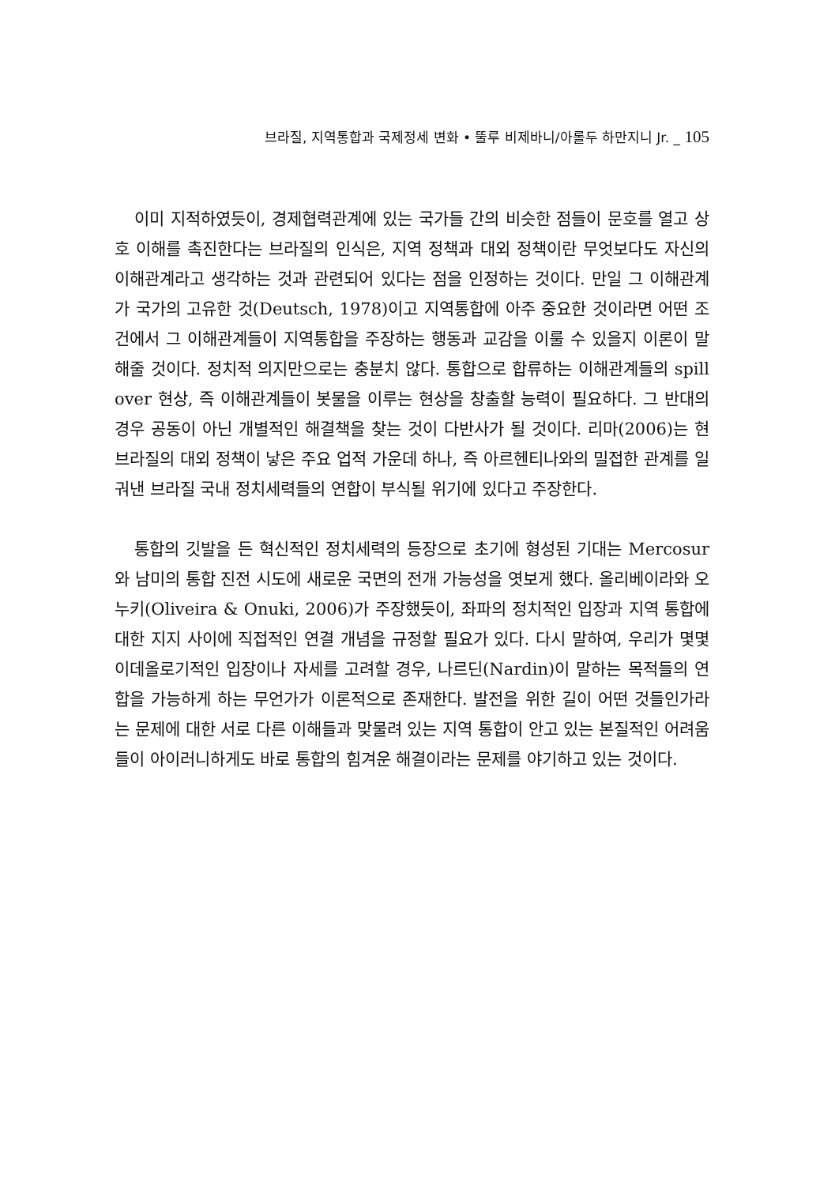브라질, 지역통합과 국제정세 변화 • 뚤루 비제바니/아롤두 하만지니 Jr. _ 105
이미 지적하였듯이, 경제협력관계에 있는 국가들 간의 비슷한 점들이 문호를 열고 상호 이해를 촉진한다는 브라질의 인식은, 지역 정책과 대외 정책이란 무엇보다도 자신의 이해관계라고 생각하는 것과 관련되어 있다는 점을 인정하는 것이다. 만일 그 이해관계가 국가의 고유한 것(Deutsch, 1978)이고 지역통합에 아주 중요한 것이라면 어떤 조건에서 그 이해관계들이 지역통합을 주장하는 행동과 교감을 이룰 수 있을지 이론이 말해줄 것이다. 정치적 의지만으로는 충분치 않다. 통합으로 합류하는 이해관계들의 spill over 현상, 즉 이해관계들이 봇물을 이루는 현상을 창출할 능력이 필요하다. 그 반대의 경우 공동이 아닌 개별적인 해결책을 찾는 것이 다반사가 될 것이다. 리마(2006)는 현 브라질의 대외 정책이 낳은 주요 업적 가운데 하나, 즉 아르헨티나와의 밀접한 관계를 일궈낸 브라질 국내 정치세력들의 연합이 부식될 위기에 있다고 주장한다.
통합의 깃발을 든 혁신적인 정치세력의 등장으로 초기에 형성된 기대는 Mercosur와 남미의 통합 진전 시도에 새로운 국면의 전개 가능성을 엿보게 했다. 올리베이라와 오누키(Oliveira & Onuki, 2006)가 주장했듯이, 좌파의 정치적인 입장과 지역 통합에 대한 지지 사이에 직접적인 연결 개념을 규정할 필요가 있다. 다시 말하여, 우리가 몇몇 이데올로기적인 입장이나 자세를 고려할 경우, 나르딘(Nardin)이 말하는 목적들의 연합을 가능하게 하는 무언가가 이론적으로 존재한다. 발전을 위한 길이 어떤 것들인가라는 문제에 대한 서로 다른 이해들과 맞물려 있는 지역 통합이 안고 있는 본질적인 어려움들이 아이러니하게도 바로 통합의 힘겨운 해결이라는 문제를 야기하고 있는 것이다.